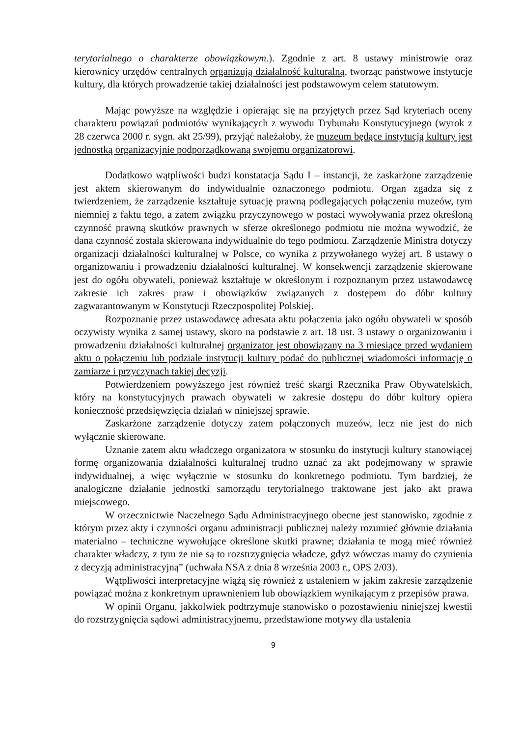terytorialnego o charakterze obowiązkowym.). Zgodnie z art. 8 ustawy ministrowie oraz kierownicy urzędów centralnych organizują działalność kulturalną, tworząc państwowe instytucje kultury, dla których prowadzenie takiej działalności jest podstawowym celem statutowym.
Mając powyższe na względzie i opierając się na przyjętych przez Sąd kryteriach oceny charakteru powiązań podmiotów wynikających z wywodu Trybunału Konstytucyjnego (wyrok z 28 czerwca 2000 r. sygn. akt 25/99), przyjąć należałoby, że muzeum będące instytucją kultury jest jednostką organizacyjnie podporządkowaną swojemu organizatorowi.
Dodatkowo wątpliwości budzi konstatacja Sądu I – instancji, że zaskarżone zarządzenie jest aktem skierowanym do indywidualnie oznaczonego podmiotu. Organ zgadza się z twierdzeniem, że zarządzenie kształtuje sytuację prawną podlegających połączeniu muzeów, tym niemniej z faktu tego, a zatem związku przyczynowego w postaci wywoływania przez określoną czynność prawną skutków prawnych w sferze określonego podmiotu nie można wywodzić, że dana czynność została skierowana indywidualnie do tego podmiotu. Zarządzenie Ministra dotyczy organizacji działalności kulturalnej w Polsce, co wynika z przywołanego wyżej art. 8 ustawy o organizowaniu i prowadzeniu działalności kulturalnej. W konsekwencji zarządzenie skierowane jest do ogółu obywateli, ponieważ kształtuje w określonym i rozpoznanym przez ustawodawcę zakresie ich zakres praw i obowiązków związanych z dostępem do dóbr kultury zagwarantowanym w Konstytucji Rzeczpospolitej Polskiej.
Rozpoznanie przez ustawodawcę adresata aktu połączenia jako ogółu obywateli w sposób oczywisty wynika z samej ustawy, skoro na podstawie z art. 18 ust. 3 ustawy o organizowaniu i prowadzeniu działalności kulturalnej organizator jest obowiązany na 3 miesiące przed wydaniem aktu o połączeniu lub podziale instytucji kultury podać do publicznej wiadomości informację o zamiarze i przyczynach takiej decyzji.
Potwierdzeniem powyższego jest również treść skargi Rzecznika Praw Obywatelskich, który na konstytucyjnych prawach obywateli w zakresie dostępu do dóbr kultury opiera konieczność przedsięwzięcia działań w niniejszej sprawie.
Zaskarżone zarządzenie dotyczy zatem połączonych muzeów, lecz nie jest do nich wyłącznie skierowane.
Uznanie zatem aktu władczego organizatora w stosunku do instytucji kultury stanowiącej formę organizowania działalności kulturalnej trudno uznać za akt podejmowany w sprawie indywidualnej, a więc wyłącznie w stosunku do konkretnego podmiotu. Tym bardziej, że analogiczne działanie jednostki samorządu terytorialnego traktowane jest jako akt prawa miejscowego.
W orzecznictwie Naczelnego Sądu Administracyjnego obecne jest stanowisko, zgodnie z którym przez akty i czynności organu administracji publicznej należy rozumieć głównie działania materialno – techniczne wywołujące określone skutki prawne; działania te mogą mieć również charakter władczy, z tym że nie są to rozstrzygnięcia władcze, gdyż wówczas mamy do czynienia z decyzją administracyjną” (uchwała NSA z dnia 8 września 2003 r., OPS 2/03).
Wątpliwości interpretacyjne wiążą się również z ustaleniem w jakim zakresie zarządzenie powiązać można z konkretnym uprawnieniem lub obowiązkiem wynikającym z przepisów prawa.
W opinii Organu, jakkolwiek podtrzymuje stanowisko o pozostawieniu niniejszej kwestii do rozstrzygnięcia sądowi administracyjnemu, przedstawione motywy dla ustalenia
9